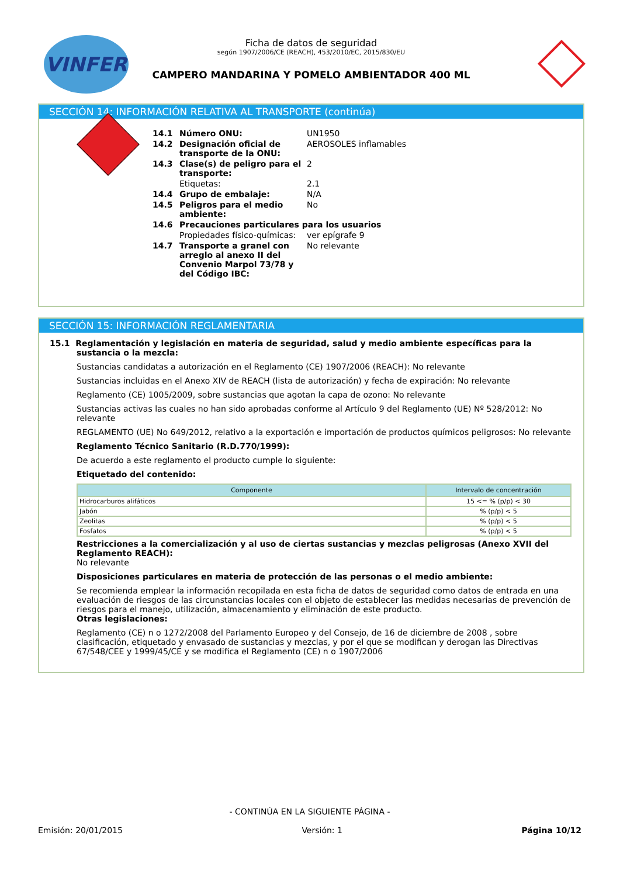VINFER
Ficha de datos de seguridad
según 1907/2006/CE (REACH), 453/2010/EC, 2015/830/EU
CAMPERO MANDARINA Y POMELO AMBIENTADOR 400 ML
SECCIÓN 14: INFORMACIÓN RELATIVA AL TRANSPORTE (continúa)
| 14.1 | Número ONU: | UN1950 |
| 14.2 | Designación oficial de transporte de la ONU: | AEROSOLES inflamables |
| 14.3 | Clase(s) de peligro para el transporte: | 2 |
| | Etiquetas: | 2.1 |
| 14.4 | Grupo de embalaje: | N/A |
| 14.5 | Peligros para el medio ambiente: | No |
| 14.6 | Precauciones particulares para los usuarios | |
| | Propiedades físico-químicas: | ver epígrafe 9 |
| 14.7 | Transporte a granel con arreglo al anexo II del Convenio Marpol 73/78 y del Código IBC: | No relevante |
SECCIÓN 15: INFORMACIÓN REGLAMENTARIA
15.1 Reglamentación y legislación en materia de seguridad, salud y medio ambiente específicas para la sustancia o la mezcla:
Sustancias candidatas a autorización en el Reglamento (CE) 1907/2006 (REACH): No relevante
Sustancias incluidas en el Anexo XIV de REACH (lista de autorización) y fecha de expiración: No relevante
Reglamento (CE) 1005/2009, sobre sustancias que agotan la capa de ozono: No relevante
Sustancias activas las cuales no han sido aprobadas conforme al Artículo 9 del Reglamento (UE) Nº 528/2012: No relevante
REGLAMENTO (UE) No 649/2012, relativo a la exportación e importación de productos químicos peligrosos: No relevante
Reglamento Técnico Sanitario (R.D.770/1999):
De acuerdo a este reglamento el producto cumple lo siguiente:
Etiquetado del contenido:
| Componente | Intervalo de concentración |
| --- | --- |
| Hidrocarburos alifáticos | 15 <= % (p/p) < 30 |
| Jabón | % (p/p) < 5 |
| Zeolitas | % (p/p) < 5 |
| Fosfatos | % (p/p) < 5 |
Restricciones a la comercialización y al uso de ciertas sustancias y mezclas peligrosas (Anexo XVII del Reglamento REACH):
No relevante
Disposiciones particulares en materia de protección de las personas o el medio ambiente:
Se recomienda emplear la información recopilada en esta ficha de datos de seguridad como datos de entrada en una evaluación de riesgos de las circunstancias locales con el objeto de establecer las medidas necesarias de prevención de riesgos para el manejo, utilización, almacenamiento y eliminación de este producto.
Otras legislaciones:
Reglamento (CE) n o 1272/2008 del Parlamento Europeo y del Consejo, de 16 de diciembre de 2008 , sobre clasificación, etiquetado y envasado de sustancias y mezclas, y por el que se modifican y derogan las Directivas 67/548/CEE y 1999/45/CE y se modifica el Reglamento (CE) n o 1907/2006
- CONTINÚA EN LA SIGUIENTE PÁGINA -
Emisión: 20/01/2015 Versión: 1 Página 10/12